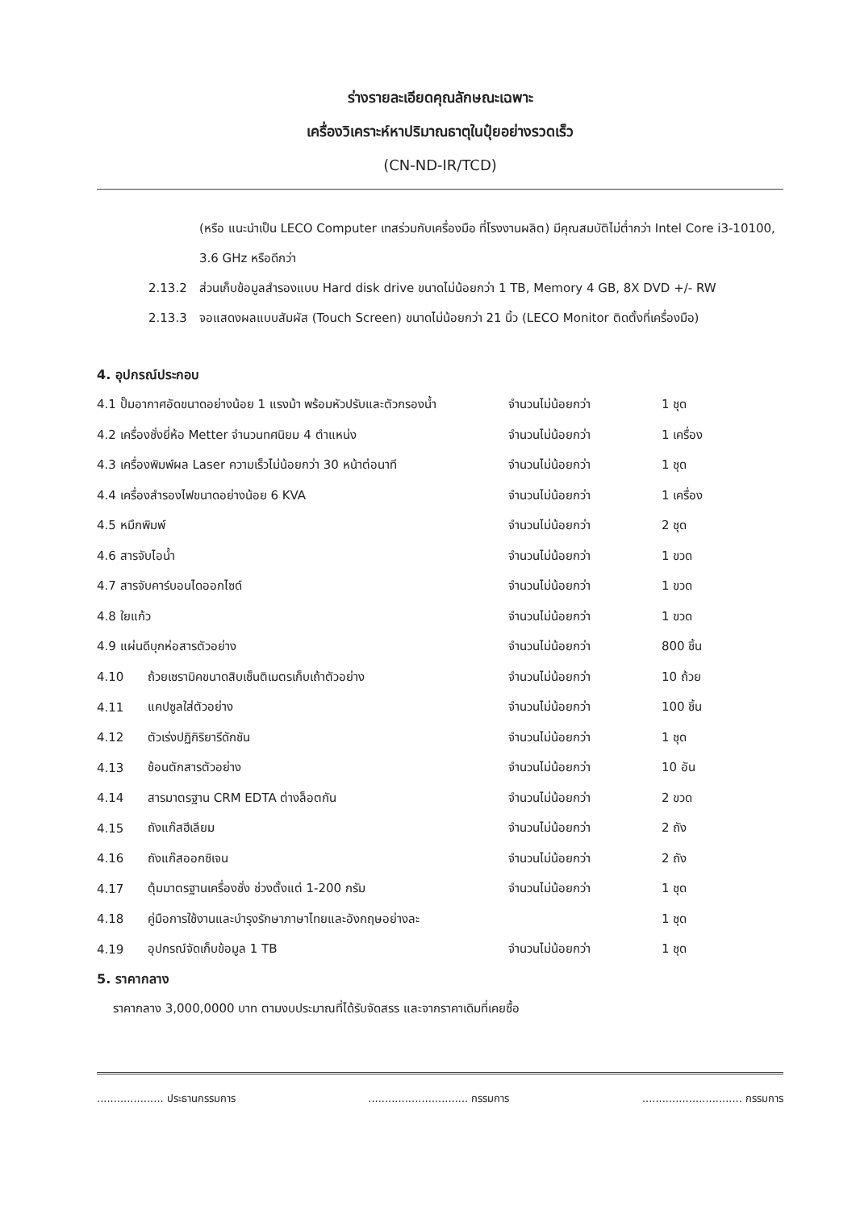ร่างรายละเอียดคุณลักษณะเฉพาะ
เครื่องวิเคราะห์หาปริมาณธาตุในปุ๋ยอย่างรวดเร็ว
(CN-ND-IR/TCD)
(หรือ แนะนำเป็น LECO Computer เทสร่วมกับเครื่องมือ ที่โรงงานผลิต) มีคุณสมบัติไม่ต่ำกว่า Intel Core i3-10100, 3.6 GHz หรือดีกว่า
2.13.2 ส่วนเก็บข้อมูลสำรองแบบ Hard disk drive ขนาดไม่น้อยกว่า 1 TB, Memory 4 GB, 8X DVD +/- RW
2.13.3 จอแสดงผลแบบสัมผัส (Touch Screen) ขนาดไม่น้อยกว่า 21 นิ้ว (LECO Monitor ติดตั้งที่เครื่องมือ)
4. อุปกรณ์ประกอบ
| 4.1 ปั๊มอากาศอัดขนาดอย่างน้อย 1 แรงม้า พร้อมหัวปรับและตัวกรองน้ำ | | จำนวนไม่น้อยกว่า | 1 ชุด |
| 4.2 เครื่องชั่งยี่ห้อ Metter จำนวนทศนิยม 4 ตำแหน่ง | | จำนวนไม่น้อยกว่า | 1 เครื่อง |
| 4.3 เครื่องพิมพ์ผล Laser ความเร็วไม่น้อยกว่า 30 หน้าต่อนาที | | จำนวนไม่น้อยกว่า | 1 ชุด |
| 4.4 เครื่องสำรองไฟขนาดอย่างน้อย 6 KVA | | จำนวนไม่น้อยกว่า | 1 เครื่อง |
| 4.5 หมึกพิมพ์ | | จำนวนไม่น้อยกว่า | 2 ชุด |
| 4.6 สารจับไอน้ำ | | จำนวนไม่น้อยกว่า | 1 ขวด |
| 4.7 สารจับคาร์บอนไดออกไซด์ | | จำนวนไม่น้อยกว่า | 1 ขวด |
| 4.8 ใยแก้ว | | จำนวนไม่น้อยกว่า | 1 ขวด |
| 4.9 แผ่นดีบุกห่อสารตัวอย่าง | | จำนวนไม่น้อยกว่า | 800 ชิ้น |
| 4.10 | ถ้วยเซรามิคขนาดสิบเซ็นติเมตรเก็บเถ้าตัวอย่าง | จำนวนไม่น้อยกว่า | 10 ถ้วย |
| 4.11 | แคปซูลใส่ตัวอย่าง | จำนวนไม่น้อยกว่า | 100 ชิ้น |
| 4.12 | ตัวเร่งปฏิกิริยารีดักชัน | จำนวนไม่น้อยกว่า | 1 ชุด |
| 4.13 | ช้อนตักสารตัวอย่าง | จำนวนไม่น้อยกว่า | 10 อัน |
| 4.14 | สารมาตรฐาน CRM EDTA ต่างล็อตกัน | จำนวนไม่น้อยกว่า | 2 ขวด |
| 4.15 | ถังแก๊สฮีเลียม | จำนวนไม่น้อยกว่า | 2 ถัง |
| 4.16 | ถังแก๊สออกซิเจน | จำนวนไม่น้อยกว่า | 2 ถัง |
| 4.17 | ตุ้มมาตรฐานเครื่องชั่ง ช่วงตั้งแต่ 1-200 กรัม | จำนวนไม่น้อยกว่า | 1 ชุด |
| 4.18 | คู่มือการใช้งานและบำรุงรักษาภาษาไทยและอังกฤษอย่างละ | | 1 ชุด |
| 4.19 | อุปกรณ์จัดเก็บข้อมูล 1 TB | จำนวนไม่น้อยกว่า | 1 ชุด |
5. ราคากลาง
ราคากลาง 3,000,0000 บาท ตามงบประมาณที่ได้รับจัดสรร และจากราคาเดิมที่เคยซื้อ
.................... ประธานกรรมการ.............................. กรรมการ.............................. กรรมการ